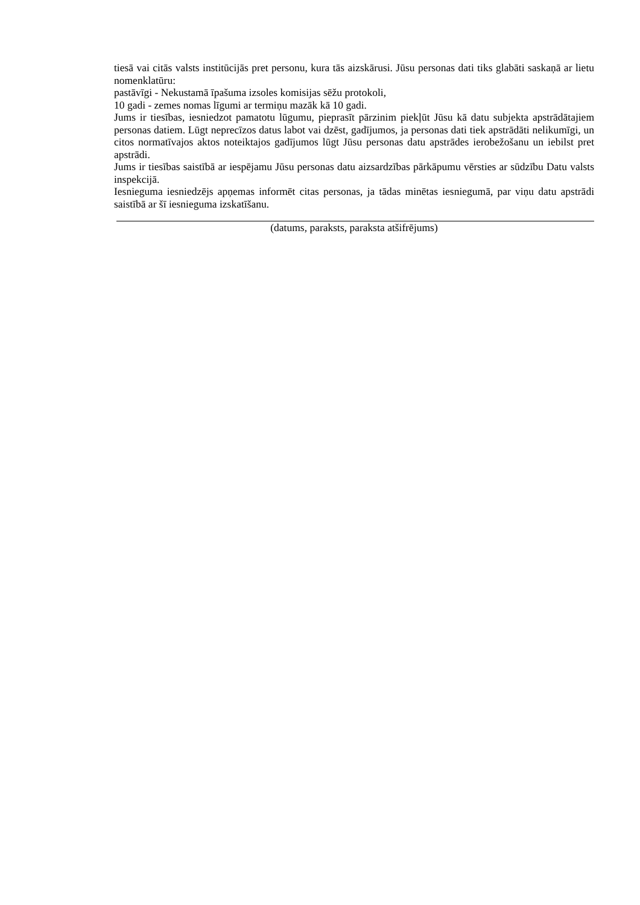tiesā vai citās valsts institūcijās pret personu, kura tās aizskārusi. Jūsu personas dati tiks glabāti saskaņā ar lietu nomenklatūru:
pastāvīgi - Nekustamā īpašuma izsoles komisijas sēžu protokoli,
10 gadi - zemes nomas līgumi ar termiņu mazāk kā 10 gadi.
Jums ir tiesības, iesniedzot pamatotu lūgumu, pieprasīt pārzinim piekļūt Jūsu kā datu subjekta apstrādātajiem personas datiem. Lūgt neprecīzos datus labot vai dzēst, gadījumos, ja personas dati tiek apstrādāti nelikumīgi, un citos normatīvajos aktos noteiktajos gadījumos lūgt Jūsu personas datu apstrādes ierobežošanu un iebilst pret apstrādi.
Jums ir tiesības saistībā ar iespējamu Jūsu personas datu aizsardzības pārkāpumu vērsties ar sūdzību Datu valsts inspekcijā.
Iesnieguma iesniedzējs apņemas informēt citas personas, ja tādas minētas iesniegumā, par viņu datu apstrādi saistībā ar šī iesnieguma izskatīšanu.
(datums, paraksts, paraksta atšifrējums)